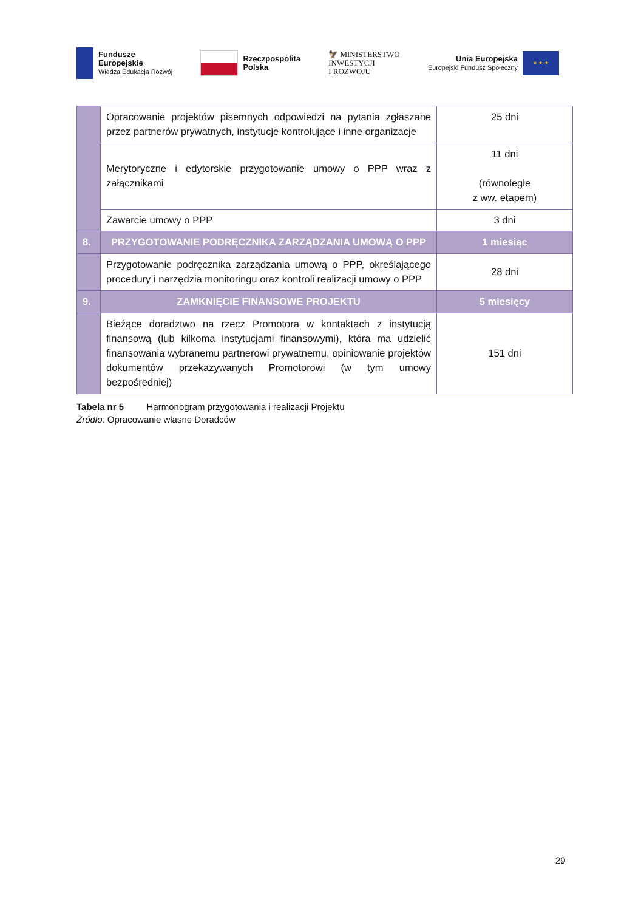Fundusze
Europejskie
Wiedza Edukacja Rozwój
Rzeczpospolita
Polska
🦅 MINISTERSTWO
INWESTYCJI
I ROZWOJU
Unia Europejska
Europejski Fundusz Społeczny
★ ★ ★
| | Opracowanie projektów pisemnych odpowiedzi na pytania zgłaszane przez partnerów prywatnych, instytucje kontrolujące i inne organizacje | 25 dni |
| | Merytoryczne i edytorskie przygotowanie umowy o PPP wraz z załącznikami | 11 dni (równolegle z ww. etapem) |
| | Zawarcie umowy o PPP | 3 dni |
| 8. | PRZYGOTOWANIE PODRĘCZNIKA ZARZĄDZANIA UMOWĄ O PPP | 1 miesiąc |
| | Przygotowanie podręcznika zarządzania umową o PPP, określającego procedury i narzędzia monitoringu oraz kontroli realizacji umowy o PPP | 28 dni |
| 9. | ZAMKNIĘCIE FINANSOWE PROJEKTU | 5 miesięcy |
| | Bieżące doradztwo na rzecz Promotora w kontaktach z instytucją finansową (lub kilkoma instytucjami finansowymi), która ma udzielić finansowania wybranemu partnerowi prywatnemu, opiniowanie projektów dokumentów przekazywanych Promotorowi (w tym umowy bezpośredniej) | 151 dni |
Tabela nr 5 Harmonogram przygotowania i realizacji Projektu
Źródło: Opracowanie własne Doradców
29